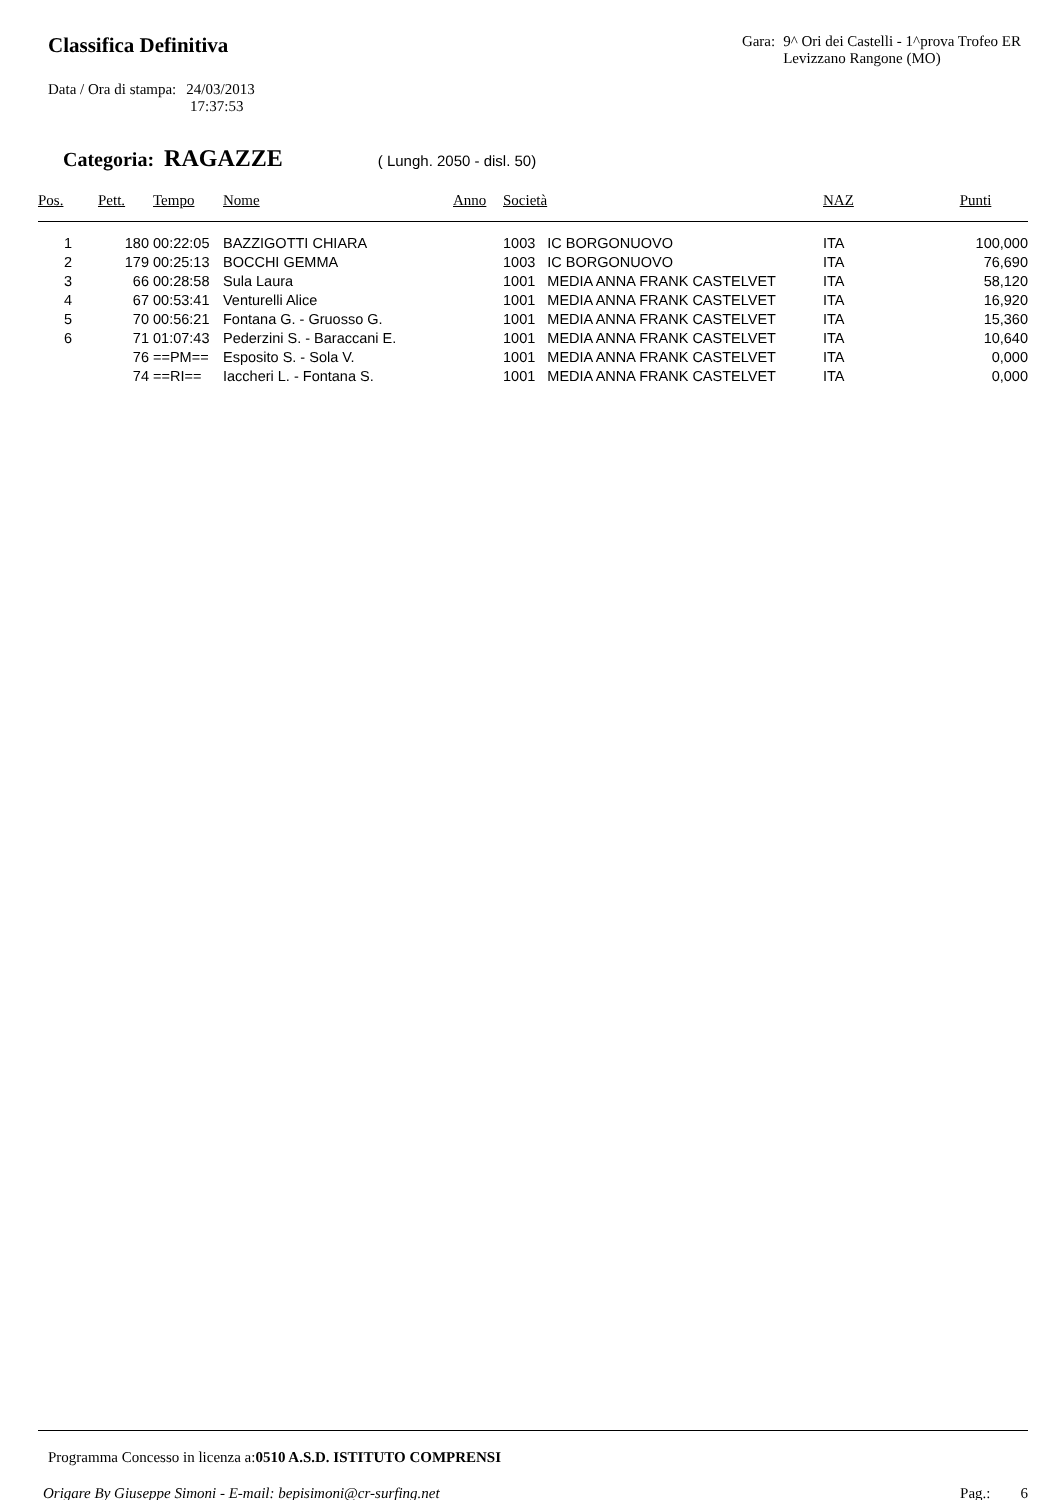Classifica Definitiva
Gara: 9^ Ori dei Castelli - 1^prova Trofeo ER
Levizzano Rangone (MO)
Data / Ora di stampa: 24/03/2013
17:37:53
Categoria: RAGAZZE ( Lungh. 2050 - disl. 50)
| Pos. | Pett. | Tempo | Nome | Anno | Società | NAZ | Punti |
| --- | --- | --- | --- | --- | --- | --- | --- |
| 1 | 180 | 00:22:05 | BAZZIGOTTI CHIARA | | 1003 IC BORGONUOVO | ITA | 100,000 |
| 2 | 179 | 00:25:13 | BOCCHI GEMMA | | 1003 IC BORGONUOVO | ITA | 76,690 |
| 3 | 66 | 00:28:58 | Sula Laura | | 1001 MEDIA ANNA FRANK CASTELVET | ITA | 58,120 |
| 4 | 67 | 00:53:41 | Venturelli Alice | | 1001 MEDIA ANNA FRANK CASTELVET | ITA | 16,920 |
| 5 | 70 | 00:56:21 | Fontana G. - Gruosso G. | | 1001 MEDIA ANNA FRANK CASTELVET | ITA | 15,360 |
| 6 | 71 | 01:07:43 | Pederzini S. - Baraccani E. | | 1001 MEDIA ANNA FRANK CASTELVET | ITA | 10,640 |
| | 76 | ==PM== | Esposito S. - Sola V. | | 1001 MEDIA ANNA FRANK CASTELVET | ITA | 0,000 |
| | 74 | ==RI== | Iaccheri L. - Fontana S. | | 1001 MEDIA ANNA FRANK CASTELVET | ITA | 0,000 |
Programma Concesso in licenza a:0510 A.S.D. ISTITUTO COMPRENSI
Origare By Giuseppe Simoni - E-mail: bepisimoni@cr-surfing.net Pag.: 6